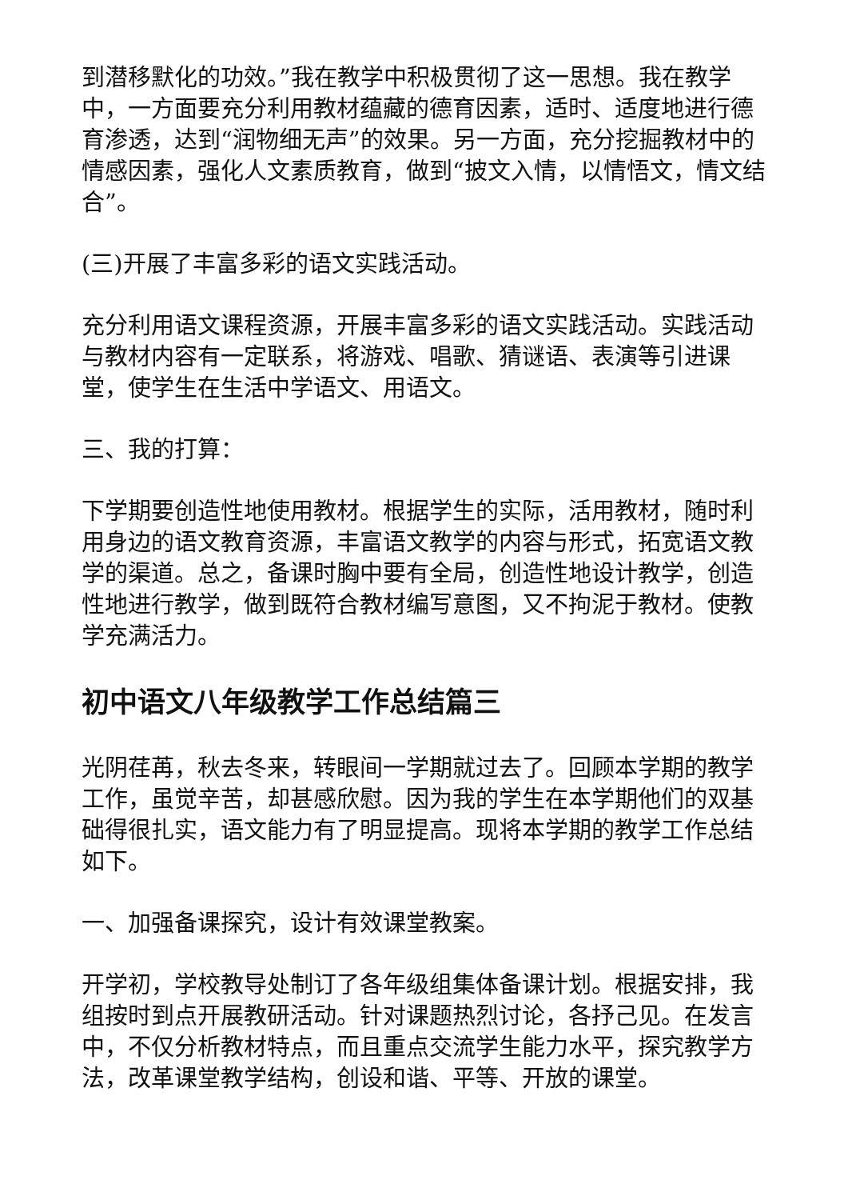到潜移默化的功效。”我在教学中积极贯彻了这一思想。我在教学中，一方面要充分利用教材蕴藏的德育因素，适时、适度地进行德育渗透，达到“润物细无声”的效果。另一方面，充分挖掘教材中的情感因素，强化人文素质教育，做到“披文入情，以情悟文，情文结合”。
(三)开展了丰富多彩的语文实践活动。
充分利用语文课程资源，开展丰富多彩的语文实践活动。实践活动与教材内容有一定联系，将游戏、唱歌、猜谜语、表演等引进课堂，使学生在生活中学语文、用语文。
三、我的打算：
下学期要创造性地使用教材。根据学生的实际，活用教材，随时利用身边的语文教育资源，丰富语文教学的内容与形式，拓宽语文教学的渠道。总之，备课时胸中要有全局，创造性地设计教学，创造性地进行教学，做到既符合教材编写意图，又不拘泥于教材。使教学充满活力。
初中语文八年级教学工作总结篇三
光阴荏苒，秋去冬来，转眼间一学期就过去了。回顾本学期的教学工作，虽觉辛苦，却甚感欣慰。因为我的学生在本学期他们的双基础得很扎实，语文能力有了明显提高。现将本学期的教学工作总结如下。
一、加强备课探究，设计有效课堂教案。
开学初，学校教导处制订了各年级组集体备课计划。根据安排，我组按时到点开展教研活动。针对课题热烈讨论，各抒己见。在发言中，不仅分析教材特点，而且重点交流学生能力水平，探究教学方法，改革课堂教学结构，创设和谐、平等、开放的课堂。